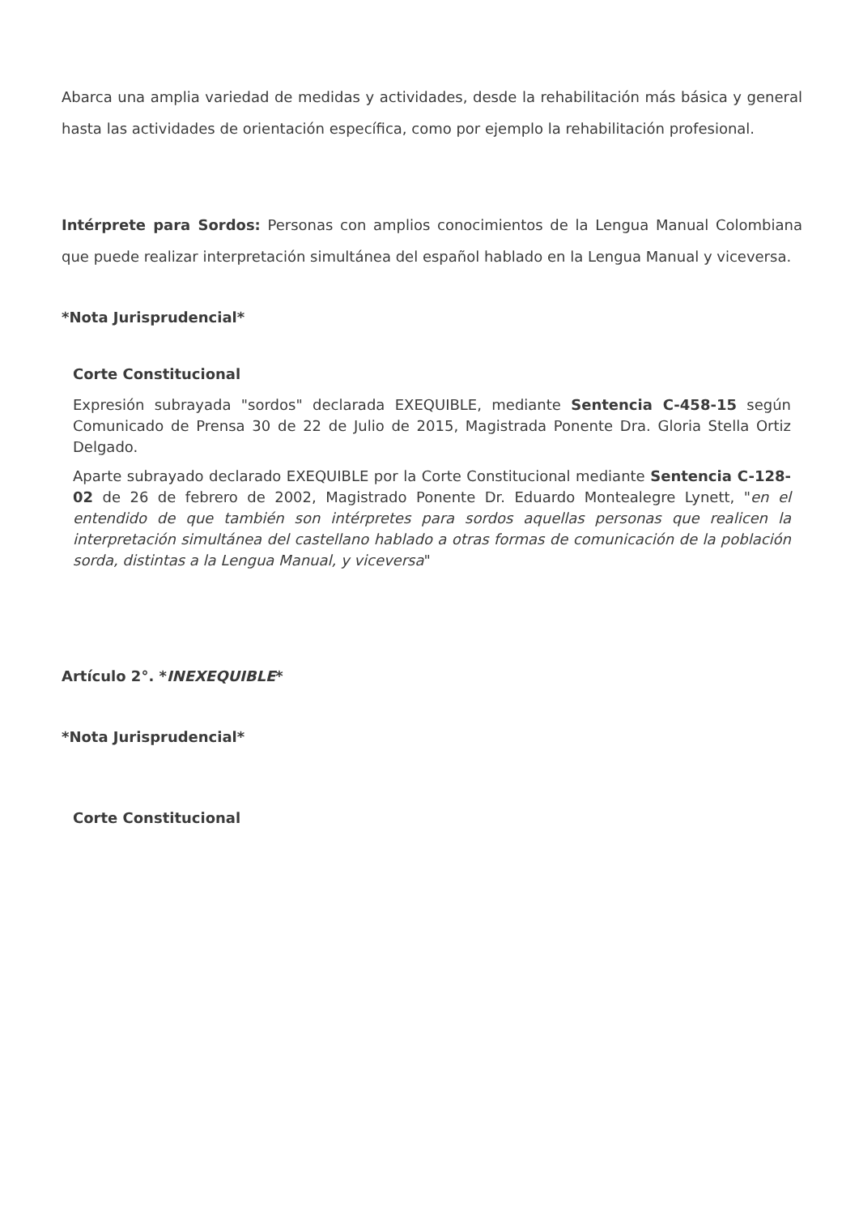Abarca una amplia variedad de medidas y actividades, desde la rehabilitación más básica y general hasta las actividades de orientación específica, como por ejemplo la rehabilitación profesional.
Intérprete para Sordos: Personas con amplios conocimientos de la Lengua Manual Colombiana que puede realizar interpretación simultánea del español hablado en la Lengua Manual y viceversa.
*Nota Jurisprudencial*
Corte Constitucional
Expresión subrayada "sordos" declarada EXEQUIBLE, mediante Sentencia C-458-15 según Comunicado de Prensa 30 de 22 de Julio de 2015, Magistrada Ponente Dra. Gloria Stella Ortiz Delgado.
Aparte subrayado declarado EXEQUIBLE por la Corte Constitucional mediante Sentencia C-128-02 de 26 de febrero de 2002, Magistrado Ponente Dr. Eduardo Montealegre Lynett, "en el entendido de que también son intérpretes para sordos aquellas personas que realicen la interpretación simultánea del castellano hablado a otras formas de comunicación de la población sorda, distintas a la Lengua Manual, y viceversa"
Artículo 2°. *INEXEQUIBLE*
*Nota Jurisprudencial*
Corte Constitucional